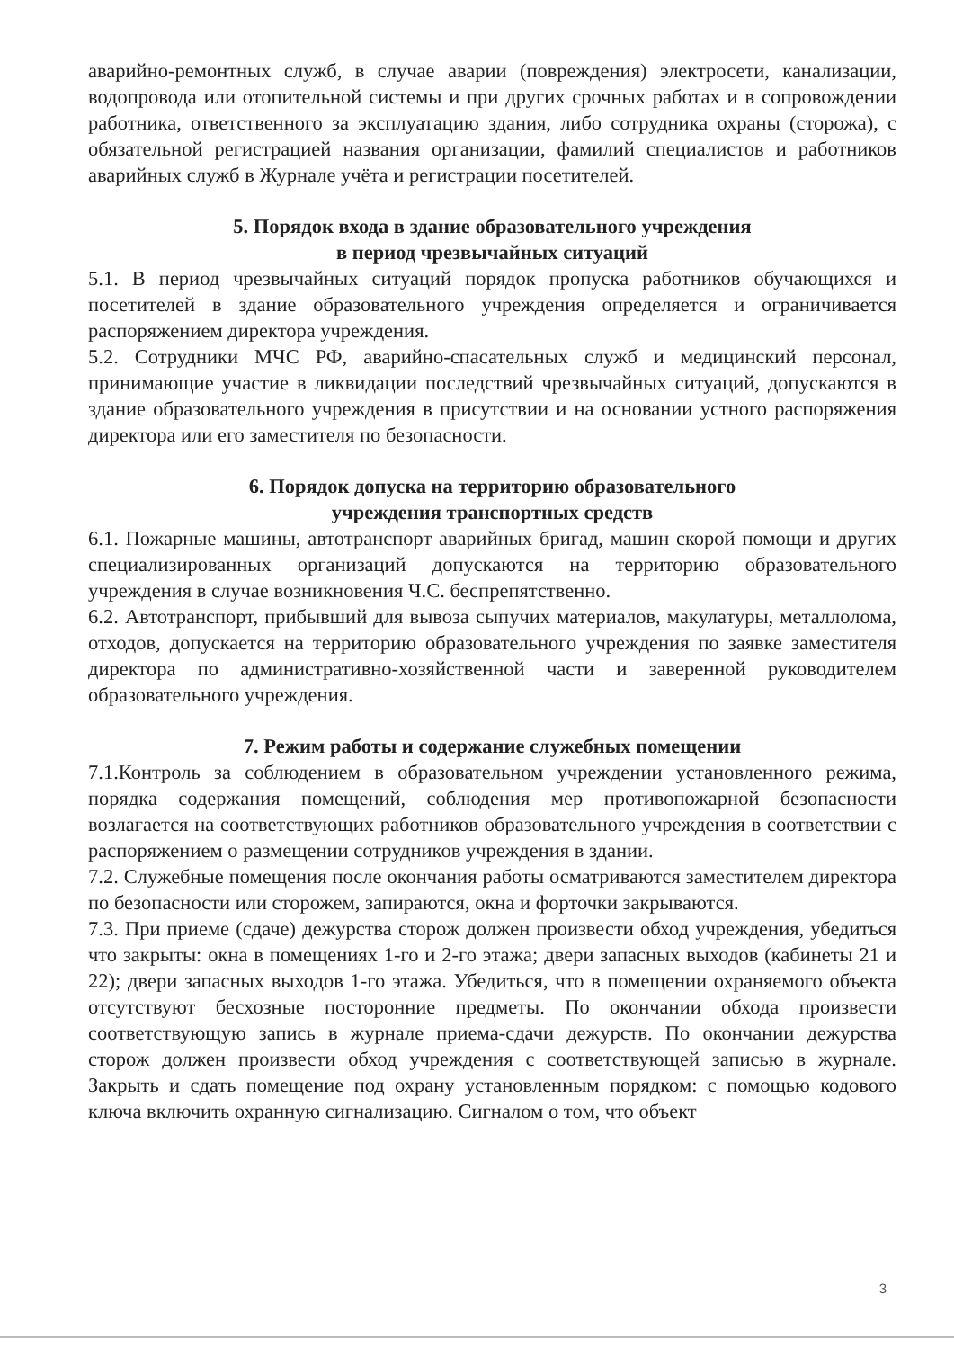аварийно-ремонтных служб, в случае аварии (повреждения) электросети, канализации, водопровода или отопительной системы и при других срочных работах и в сопровождении работника, ответственного за эксплуатацию здания, либо сотрудника охраны (сторожа), с обязательной регистрацией названия организации, фамилий специалистов и работников аварийных служб в Журнале учёта и регистрации посетителей.
5. Порядок входа в здание образовательного учреждения
в период чрезвычайных ситуаций
5.1. В период чрезвычайных ситуаций порядок пропуска работников обучающихся и посетителей в здание образовательного учреждения определяется и ограничивается распоряжением директора учреждения.
5.2. Сотрудники МЧС РФ, аварийно-спасательных служб и медицинский персонал, принимающие участие в ликвидации последствий чрезвычайных ситуаций, допускаются в здание образовательного учреждения в присутствии и на основании устного распоряжения директора или его заместителя по безопасности.
6. Порядок допуска на территорию образовательного
учреждения транспортных средств
6.1. Пожарные машины, автотранспорт аварийных бригад, машин скорой помощи и других специализированных организаций допускаются на территорию образовательного учреждения в случае возникновения Ч.С. беспрепятственно.
6.2. Автотранспорт, прибывший для вывоза сыпучих материалов, макулатуры, металлолома, отходов, допускается на территорию образовательного учреждения по заявке заместителя директора по административно-хозяйственной части и заверенной руководителем образовательного учреждения.
7. Режим работы и содержание служебных помещении
7.1.Контроль за соблюдением в образовательном учреждении установленного режима, порядка содержания помещений, соблюдения мер противопожарной безопасности возлагается на соответствующих работников образовательного учреждения в соответствии с распоряжением о размещении сотрудников учреждения в здании.
7.2. Служебные помещения после окончания работы осматриваются заместителем директора по безопасности или сторожем, запираются, окна и форточки закрываются.
7.3. При приеме (сдаче) дежурства сторож должен произвести обход учреждения, убедиться что закрыты: окна в помещениях 1-го и 2-го этажа; двери запасных выходов (кабинеты 21 и 22); двери запасных выходов 1-го этажа. Убедиться, что в помещении охраняемого объекта отсутствуют бесхозные посторонние предметы. По окончании обхода произвести соответствующую запись в журнале приема-сдачи дежурств. По окончании дежурства сторож должен произвести обход учреждения с соответствующей записью в журнале. Закрыть и сдать помещение под охрану установленным порядком: с помощью кодового ключа включить охранную сигнализацию. Сигналом о том, что объект
3